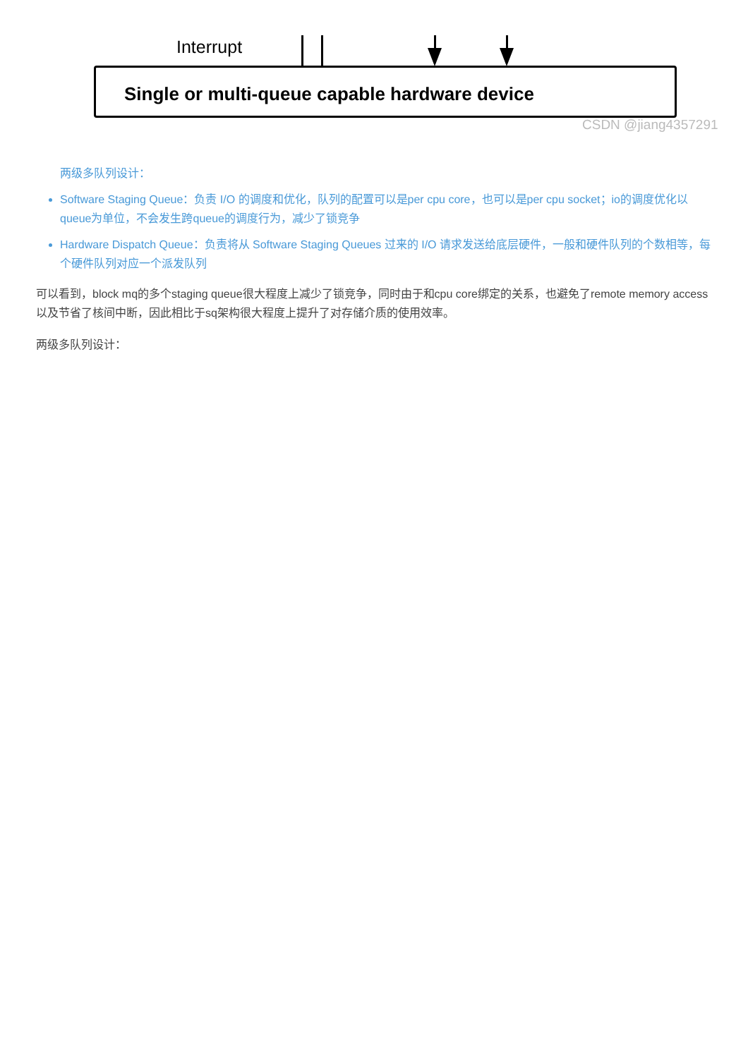Interrupt
Single or multi-queue capable hardware device
CSDN @jiang4357291
两级多队列设计：
Software Staging Queue：负责 I/O 的调度和优化，队列的配置可以是per cpu core，也可以是per cpu socket；io的调度优化以queue为单位，不会发生跨queue的调度行为，减少了锁竞争
Hardware Dispatch Queue：负责将从 Software Staging Queues 过来的 I/O 请求发送给底层硬件，一般和硬件队列的个数相等，每个硬件队列对应一个派发队列
可以看到，block mq的多个staging queue很大程度上减少了锁竞争，同时由于和cpu core绑定的关系，也避免了remote memory access以及节省了核间中断，因此相比于sq架构很大程度上提升了对存储介质的使用效率。
两级多队列设计：